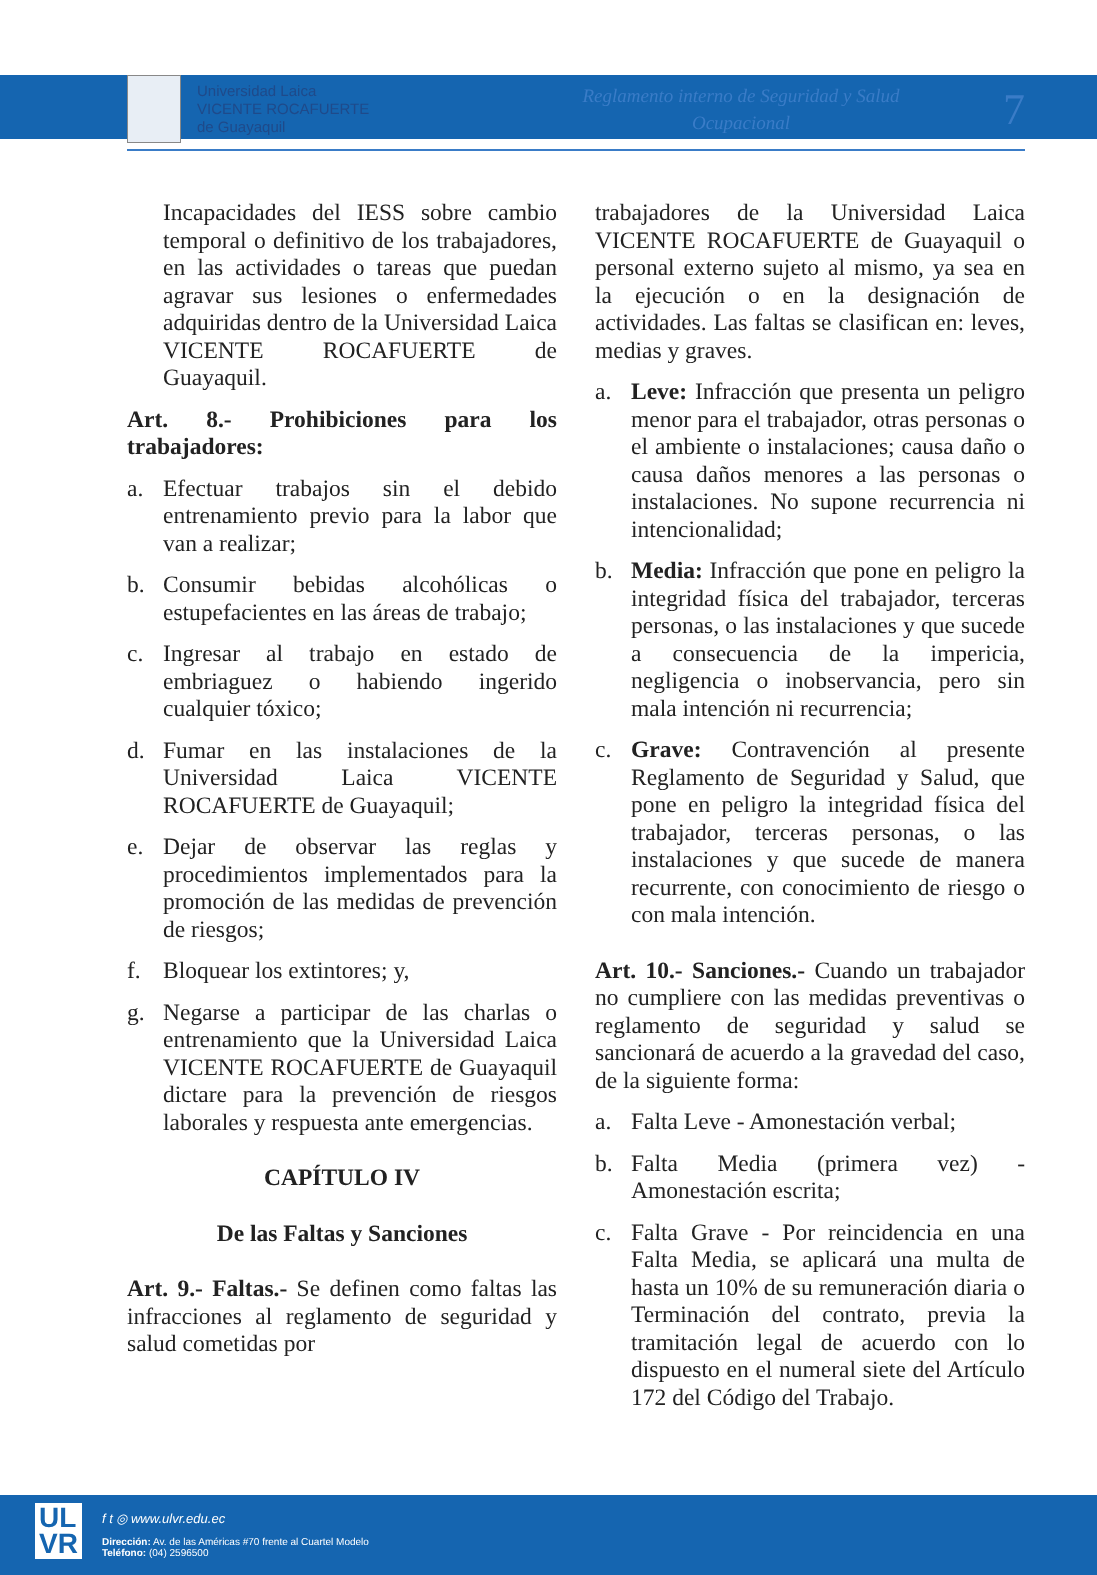Universidad Laica
VICENTE ROCAFUERTE
de Guayaquil
Reglamento interno de Seguridad y Salud
Ocupacional
7
Incapacidades del IESS sobre cambio temporal o definitivo de los trabajadores, en las actividades o tareas que puedan agravar sus lesiones o enfermedades adquiridas dentro de la Universidad Laica VICENTE ROCAFUERTE de Guayaquil.
Art. 8.- Prohibiciones para los trabajadores:
a. Efectuar trabajos sin el debido entrenamiento previo para la labor que van a realizar;
b. Consumir bebidas alcohólicas o estupefacientes en las áreas de trabajo;
c. Ingresar al trabajo en estado de embriaguez o habiendo ingerido cualquier tóxico;
d. Fumar en las instalaciones de la Universidad Laica VICENTE ROCAFUERTE de Guayaquil;
e. Dejar de observar las reglas y procedimientos implementados para la promoción de las medidas de prevención de riesgos;
f. Bloquear los extintores; y,
g. Negarse a participar de las charlas o entrenamiento que la Universidad Laica VICENTE ROCAFUERTE de Guayaquil dictare para la prevención de riesgos laborales y respuesta ante emergencias.
CAPÍTULO IV
De las Faltas y Sanciones
Art. 9.- Faltas.- Se definen como faltas las infracciones al reglamento de seguridad y salud cometidas por
trabajadores de la Universidad Laica VICENTE ROCAFUERTE de Guayaquil o personal externo sujeto al mismo, ya sea en la ejecución o en la designación de actividades. Las faltas se clasifican en: leves, medias y graves.
a. Leve: Infracción que presenta un peligro menor para el trabajador, otras personas o el ambiente o instalaciones; causa daño o causa daños menores a las personas o instalaciones. No supone recurrencia ni intencionalidad;
b. Media: Infracción que pone en peligro la integridad física del trabajador, terceras personas, o las instalaciones y que sucede a consecuencia de la impericia, negligencia o inobservancia, pero sin mala intención ni recurrencia;
c. Grave: Contravención al presente Reglamento de Seguridad y Salud, que pone en peligro la integridad física del trabajador, terceras personas, o las instalaciones y que sucede de manera recurrente, con conocimiento de riesgo o con mala intención.
Art. 10.- Sanciones.- Cuando un trabajador no cumpliere con las medidas preventivas o reglamento de seguridad y salud se sancionará de acuerdo a la gravedad del caso, de la siguiente forma:
a. Falta Leve - Amonestación verbal;
b. Falta Media (primera vez) - Amonestación escrita;
c. Falta Grave - Por reincidencia en una Falta Media, se aplicará una multa de hasta un 10% de su remuneración diaria o Terminación del contrato, previa la tramitación legal de acuerdo con lo dispuesto en el numeral siete del Artículo 172 del Código del Trabajo.
UL
VR
f t ◎ www.ulvr.edu.ec
Dirección: Av. de las Américas #70 frente al Cuartel Modelo
Teléfono: (04) 2596500